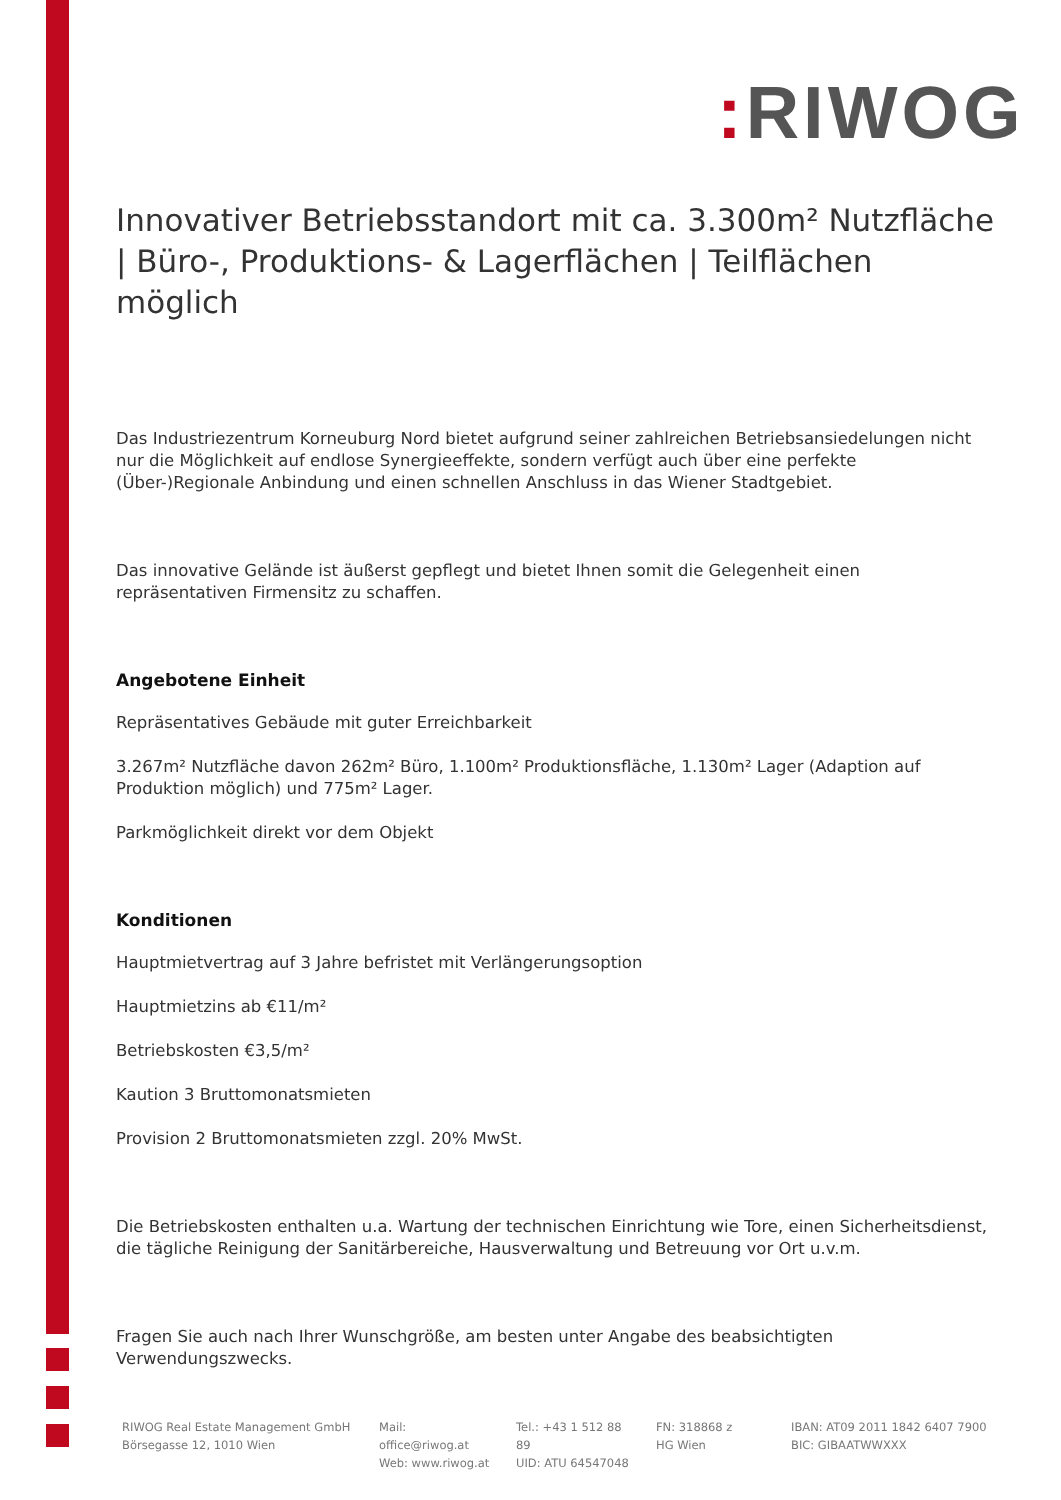: RIWOG
Innovativer Betriebsstandort mit ca. 3.300m² Nutzfläche | Büro-, Produktions- & Lagerflächen | Teilflächen möglich
Das Industriezentrum Korneuburg Nord bietet aufgrund seiner zahlreichen Betriebsansiedelungen nicht nur die Möglichkeit auf endlose Synergieeffekte, sondern verfügt auch über eine perfekte (Über-)Regionale Anbindung und einen schnellen Anschluss in das Wiener Stadtgebiet.
Das innovative Gelände ist äußerst gepflegt und bietet Ihnen somit die Gelegenheit einen repräsentativen Firmensitz zu schaffen.
Angebotene Einheit
Repräsentatives Gebäude mit guter Erreichbarkeit
3.267m² Nutzfläche davon 262m² Büro, 1.100m² Produktionsfläche, 1.130m² Lager (Adaption auf Produktion möglich) und 775m² Lager.
Parkmöglichkeit direkt vor dem Objekt
Konditionen
Hauptmietvertrag auf 3 Jahre befristet mit Verlängerungsoption
Hauptmietzins ab €11/m²
Betriebskosten €3,5/m²
Kaution 3 Bruttomonatsmieten
Provision 2 Bruttomonatsmieten zzgl. 20% MwSt.
Die Betriebskosten enthalten u.a. Wartung der technischen Einrichtung wie Tore, einen Sicherheitsdienst, die tägliche Reinigung der Sanitärbereiche, Hausverwaltung und Betreuung vor Ort u.v.m.
Fragen Sie auch nach Ihrer Wunschgröße, am besten unter Angabe des beabsichtigten Verwendungszwecks.
RIWOG Real Estate Management GmbH
Börsegasse 12, 1010 Wien
Mail: office@riwog.at
Web: www.riwog.at
Tel.: +43 1 512 88 89
UID: ATU 64547048
FN: 318868 z
HG Wien
IBAN: AT09 2011 1842 6407 7900
BIC: GIBAATWWXXX